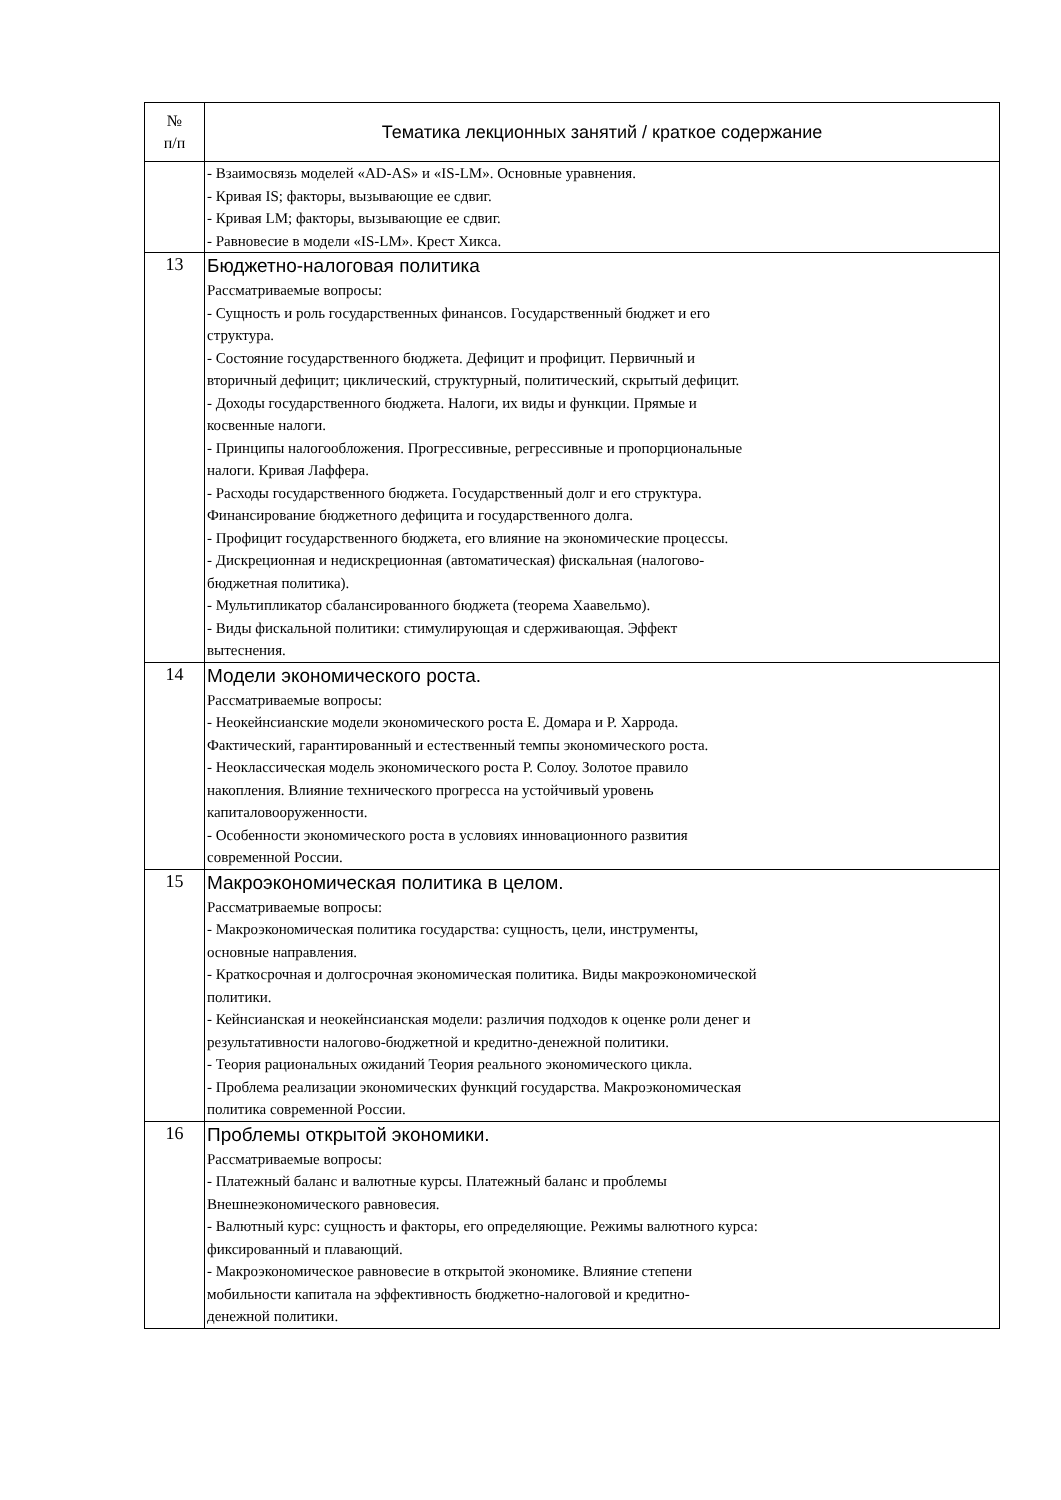| № п/п | Тематика лекционных занятий / краткое содержание |
| --- | --- |
| | - Взаимосвязь моделей «AD-AS» и «IS-LM». Основные уравнения. - Кривая IS; факторы, вызывающие ее сдвиг. - Кривая LM; факторы, вызывающие ее сдвиг. - Равновесие в модели «IS-LM». Крест Хикса. |
| 13 | Бюджетно-налоговая политика Рассматриваемые вопросы: - Сущность и роль государственных финансов. Государственный бюджет и его структура. - Состояние государственного бюджета. Дефицит и профицит. Первичный и вторичный дефицит; циклический, структурный, политический, скрытый дефицит. - Доходы государственного бюджета. Налоги, их виды и функции. Прямые и косвенные налоги. - Принципы налогообложения. Прогрессивные, регрессивные и пропорциональные налоги. Кривая Лаффера. - Расходы государственного бюджета. Государственный долг и его структура. Финансирование бюджетного дефицита и государственного долга. - Профицит государственного бюджета, его влияние на экономические процессы. - Дискреционная и недискреционная (автоматическая) фискальная (налогово- бюджетная политика). - Мультипликатор сбалансированного бюджета (теорема Хаавельмо). - Виды фискальной политики: стимулирующая и сдерживающая. Эффект вытеснения. |
| 14 | Модели экономического роста. Рассматриваемые вопросы: - Неокейнсианские модели экономического роста Е. Домара и Р. Харрода. Фактический, гарантированный и естественный темпы экономического роста. - Неоклассическая модель экономического роста Р. Солоу. Золотое правило накопления. Влияние технического прогресса на устойчивый уровень капиталовооруженности. - Особенности экономического роста в условиях инновационного развития современной России. |
| 15 | Макроэкономическая политика в целом. Рассматриваемые вопросы: - Макроэкономическая политика государства: сущность, цели, инструменты, основные направления. - Краткосрочная и долгосрочная экономическая политика. Виды макроэкономической политики. - Кейнсианская и неокейнсианская модели: различия подходов к оценке роли денег и результативности налогово-бюджетной и кредитно-денежной политики. - Теория рациональных ожиданий Теория реального экономического цикла. - Проблема реализации экономических функций государства. Макроэкономическая политика современной России. |
| 16 | Проблемы открытой экономики. Рассматриваемые вопросы: - Платежный баланс и валютные курсы. Платежный баланс и проблемы Внешнеэкономического равновесия. - Валютный курс: сущность и факторы, его определяющие. Режимы валютного курса: фиксированный и плавающий. - Макроэкономическое равновесие в открытой экономике. Влияние степени мобильности капитала на эффективность бюджетно-налоговой и кредитно- денежной политики. |